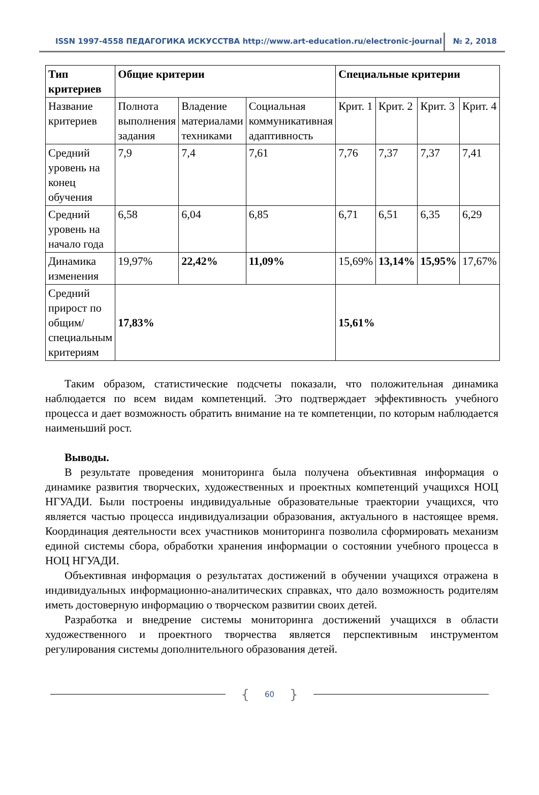ISSN 1997-4558 ПЕДАГОГИКА ИСКУССТВА http://www.art-education.ru/electronic-journal
№ 2, 2018
| Тип критериев | Общие критерии | | | Специальные критерии | | | |
| --- | --- | --- | --- | --- | --- | --- | --- |
| Название критериев | Полнота выполнения задания | Владение материалами техниками | Социальная коммуникативная адаптивность | Крит. 1 | Крит. 2 | Крит. 3 | Крит. 4 |
| Средний уровень на конец обучения | 7,9 | 7,4 | 7,61 | 7,76 | 7,37 | 7,37 | 7,41 |
| Средний уровень на начало года | 6,58 | 6,04 | 6,85 | 6,71 | 6,51 | 6,35 | 6,29 |
| Динамика изменения | 19,97% | 22,42% | 11,09% | 15,69% | 13,14% | 15,95% | 17,67% |
| Средний прирост по общим/специальным критериям | 17,83% | | | 15,61% | | | |
Таким образом, статистические подсчеты показали, что положительная динамика наблюдается по всем видам компетенций. Это подтверждает эффективность учебного процесса и дает возможность обратить внимание на те компетенции, по которым наблюдается наименьший рост.
Выводы.
В результате проведения мониторинга была получена объективная информация о динамике развития творческих, художественных и проектных компетенций учащихся НОЦ НГУАДИ. Были построены индивидуальные образовательные траектории учащихся, что является частью процесса индивидуализации образования, актуального в настоящее время. Координация деятельности всех участников мониторинга позволила сформировать механизм единой системы сбора, обработки хранения информации о состоянии учебного процесса в НОЦ НГУАДИ.
Объективная информация о результатах достижений в обучении учащихся отражена в индивидуальных информационно-аналитических справках, что дало возможность родителям иметь достоверную информацию о творческом развитии своих детей.
Разработка и внедрение системы мониторинга достижений учащихся в области художественного и проектного творчества является перспективным инструментом регулирования системы дополнительного образования детей.
{ 60 }